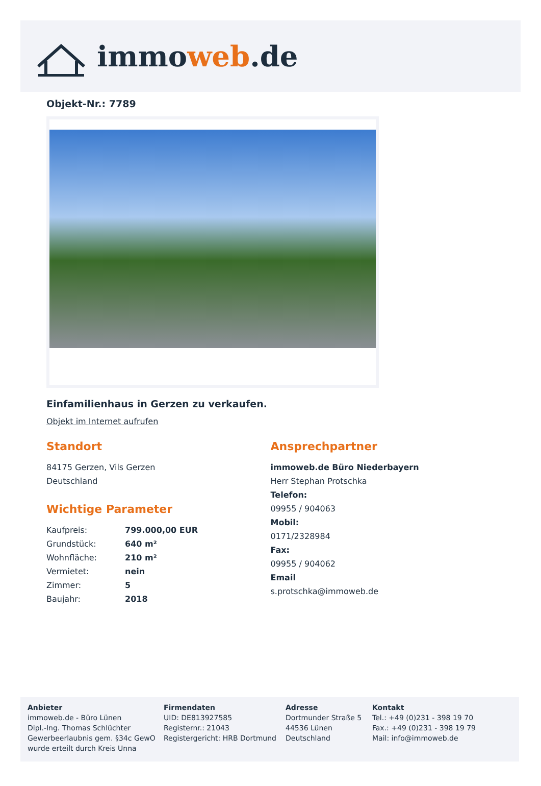immoweb.de
Objekt-Nr.: 7789
Einfamilienhaus in Gerzen zu verkaufen.
Objekt im Internet aufrufen
Standort
84175 Gerzen, Vils Gerzen
Deutschland
Wichtige Parameter
| Kaufpreis: | 799.000,00 EUR |
| Grundstück: | 640 m² |
| Wohnfläche: | 210 m² |
| Vermietet: | nein |
| Zimmer: | 5 |
| Baujahr: | 2018 |
Ansprechpartner
immoweb.de Büro Niederbayern
Herr Stephan Protschka
Telefon:
09955 / 904063
Mobil:
0171/2328984
Fax:
09955 / 904062
Email
s.protschka@immoweb.de
Anbieter
immoweb.de - Büro Lünen
Dipl.-Ing. Thomas Schlüchter
Gewerbeerlaubnis gem. §34c GewO
wurde erteilt durch Kreis Unna
Firmendaten
UID: DE813927585
Registernr.: 21043
Registergericht: HRB Dortmund
Adresse
Dortmunder Straße 5
44536 Lünen
Deutschland
Kontakt
Tel.: +49 (0)231 - 398 19 70
Fax.: +49 (0)231 - 398 19 79
Mail: info@immoweb.de